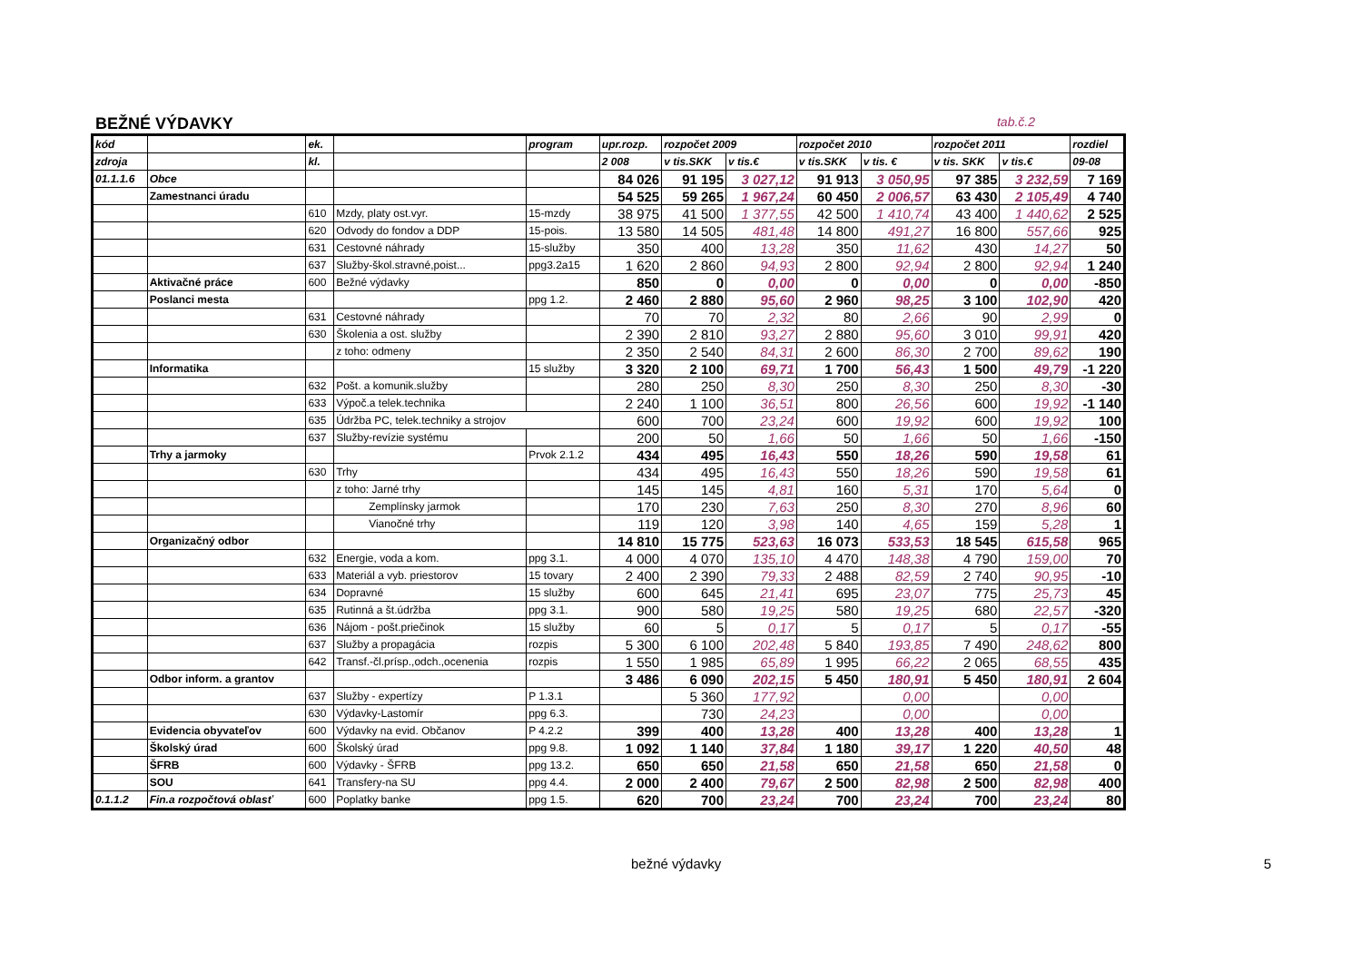BEŽNÉ VÝDAVKY tab.č.2
| kód | | ek. | | program | upr.rozp. | rozpočet 2009 | | rozpočet 2010 | | rozpočet 2011 | | rozdiel |
| --- | --- | --- | --- | --- | --- | --- | --- | --- | --- | --- | --- | --- |
| zdroja | | kl. | | | 2 008 | v tis.SKK | v tis.€ | v tis.SKK | v tis. € | v tis. SKK | v tis.€ | 09-08 |
| 01.1.1.6 | Obce | | | | 84 026 | 91 195 | 3 027,12 | 91 913 | 3 050,95 | 97 385 | 3 232,59 | 7 169 |
| | Zamestnanci úradu | | | | 54 525 | 59 265 | 1 967,24 | 60 450 | 2 006,57 | 63 430 | 2 105,49 | 4 740 |
| | | 610 | Mzdy, platy ost.vyr. | 15-mzdy | 38 975 | 41 500 | 1 377,55 | 42 500 | 1 410,74 | 43 400 | 1 440,62 | 2 525 |
| | | 620 | Odvody do fondov a DDP | 15-pois. | 13 580 | 14 505 | 481,48 | 14 800 | 491,27 | 16 800 | 557,66 | 925 |
| | | 631 | Cestovné náhrady | 15-služby | 350 | 400 | 13,28 | 350 | 11,62 | 430 | 14,27 | 50 |
| | | 637 | Služby-škol.stravné,poist... | ppg3.2a15 | 1 620 | 2 860 | 94,93 | 2 800 | 92,94 | 2 800 | 92,94 | 1 240 |
| | Aktivačné práce | 600 | Bežné výdavky | | 850 | 0 | 0,00 | 0 | 0,00 | 0 | 0,00 | -850 |
| | Poslanci mesta | | | ppg 1.2. | 2 460 | 2 880 | 95,60 | 2 960 | 98,25 | 3 100 | 102,90 | 420 |
| | | 631 | Cestovné náhrady | | 70 | 70 | 2,32 | 80 | 2,66 | 90 | 2,99 | 0 |
| | | 630 | Školenia a ost. služby | | 2 390 | 2 810 | 93,27 | 2 880 | 95,60 | 3 010 | 99,91 | 420 |
| | | | z toho: odmeny | | 2 350 | 2 540 | 84,31 | 2 600 | 86,30 | 2 700 | 89,62 | 190 |
| | Informatika | | | 15 služby | 3 320 | 2 100 | 69,71 | 1 700 | 56,43 | 1 500 | 49,79 | -1 220 |
| | | 632 | Pošt. a komunik.služby | | 280 | 250 | 8,30 | 250 | 8,30 | 250 | 8,30 | -30 |
| | | 633 | Výpoč.a telek.technika | | 2 240 | 1 100 | 36,51 | 800 | 26,56 | 600 | 19,92 | -1 140 |
| | | 635 | Údržba PC, telek.techniky a strojov | | 600 | 700 | 23,24 | 600 | 19,92 | 600 | 19,92 | 100 |
| | | 637 | Služby-revízie systému | | 200 | 50 | 1,66 | 50 | 1,66 | 50 | 1,66 | -150 |
| | Trhy a jarmoky | | | Prvok 2.1.2 | 434 | 495 | 16,43 | 550 | 18,26 | 590 | 19,58 | 61 |
| | | 630 | Trhy | | 434 | 495 | 16,43 | 550 | 18,26 | 590 | 19,58 | 61 |
| | | | z toho: Jarné trhy | | 145 | 145 | 4,81 | 160 | 5,31 | 170 | 5,64 | 0 |
| | | | Zemplínsky jarmok | | 170 | 230 | 7,63 | 250 | 8,30 | 270 | 8,96 | 60 |
| | | | Vianočné trhy | | 119 | 120 | 3,98 | 140 | 4,65 | 159 | 5,28 | 1 |
| | Organizačný odbor | | | | 14 810 | 15 775 | 523,63 | 16 073 | 533,53 | 18 545 | 615,58 | 965 |
| | | 632 | Energie, voda a kom. | ppg 3.1. | 4 000 | 4 070 | 135,10 | 4 470 | 148,38 | 4 790 | 159,00 | 70 |
| | | 633 | Materiál a vyb. priestorov | 15 tovary | 2 400 | 2 390 | 79,33 | 2 488 | 82,59 | 2 740 | 90,95 | -10 |
| | | 634 | Dopravné | 15 služby | 600 | 645 | 21,41 | 695 | 23,07 | 775 | 25,73 | 45 |
| | | 635 | Rutinná a št.údržba | ppg 3.1. | 900 | 580 | 19,25 | 580 | 19,25 | 680 | 22,57 | -320 |
| | | 636 | Nájom - pošt.priečinok | 15 služby | 60 | 5 | 0,17 | 5 | 0,17 | 5 | 0,17 | -55 |
| | | 637 | Služby a propagácia | rozpis | 5 300 | 6 100 | 202,48 | 5 840 | 193,85 | 7 490 | 248,62 | 800 |
| | | 642 | Transf.-čl.prísp.,odch.,ocenenia | rozpis | 1 550 | 1 985 | 65,89 | 1 995 | 66,22 | 2 065 | 68,55 | 435 |
| | Odbor inform. a grantov | | | | 3 486 | 6 090 | 202,15 | 5 450 | 180,91 | 5 450 | 180,91 | 2 604 |
| | | 637 | Služby - expertízy | P 1.3.1 | | 5 360 | 177,92 | | 0,00 | | 0,00 | |
| | | 630 | Výdavky-Lastomír | ppg 6.3. | | 730 | 24,23 | | 0,00 | | 0,00 | |
| | Evidencia obyvateľov | 600 | Výdavky na evid. Občanov | P 4.2.2 | 399 | 400 | 13,28 | 400 | 13,28 | 400 | 13,28 | 1 |
| | Školský úrad | 600 | Školský úrad | ppg 9.8. | 1 092 | 1 140 | 37,84 | 1 180 | 39,17 | 1 220 | 40,50 | 48 |
| | ŠFRB | 600 | Výdavky - ŠFRB | ppg 13.2. | 650 | 650 | 21,58 | 650 | 21,58 | 650 | 21,58 | 0 |
| | SOU | 641 | Transfery-na SU | ppg 4.4. | 2 000 | 2 400 | 79,67 | 2 500 | 82,98 | 2 500 | 82,98 | 400 |
| 0.1.1.2 | Fin.a rozpočtová oblasť | 600 | Poplatky banke | ppg 1.5. | 620 | 700 | 23,24 | 700 | 23,24 | 700 | 23,24 | 80 |
bežné výdavky 5